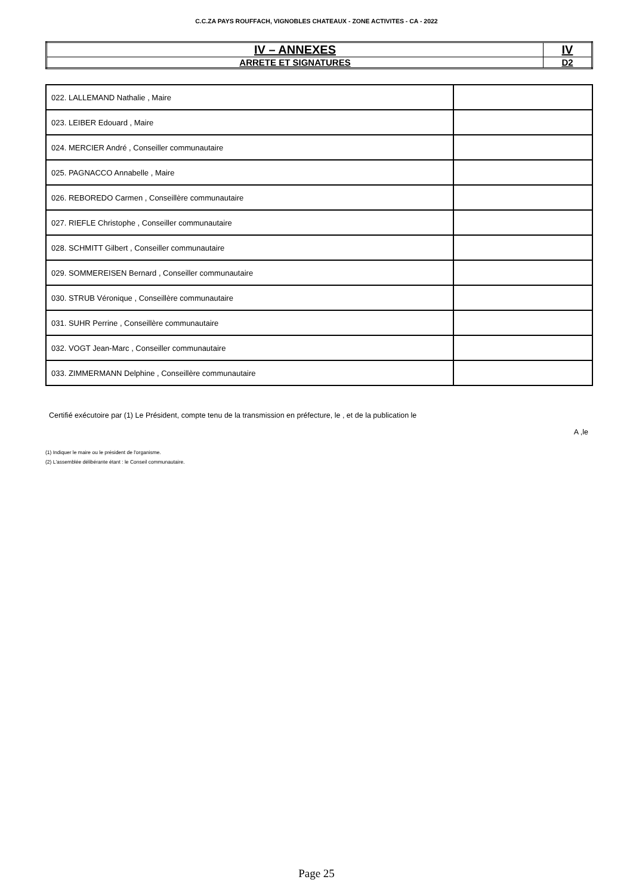C.C.ZA PAYS ROUFFACH, VIGNOBLES CHATEAUX - ZONE ACTIVITES - CA - 2022
| IV – ANNEXES | IV |
| ARRETE ET SIGNATURES | D2 |
| 022. LALLEMAND Nathalie , Maire | |
| 023. LEIBER Edouard , Maire | |
| 024. MERCIER André , Conseiller communautaire | |
| 025. PAGNACCO Annabelle , Maire | |
| 026. REBOREDO Carmen , Conseillère communautaire | |
| 027. RIEFLE Christophe , Conseiller communautaire | |
| 028. SCHMITT Gilbert , Conseiller communautaire | |
| 029. SOMMEREISEN Bernard , Conseiller communautaire | |
| 030. STRUB Véronique , Conseillère communautaire | |
| 031. SUHR Perrine , Conseillère communautaire | |
| 032. VOGT Jean-Marc , Conseiller communautaire | |
| 033. ZIMMERMANN Delphine , Conseillère communautaire | |
Certifié exécutoire par (1) Le Président, compte tenu de la transmission en préfecture, le , et de la publication le
A ,le
(1) Indiquer le maire ou le président de l'organisme.
(2) L'assemblée délibérante étant : le Conseil communautaire.
Page 25